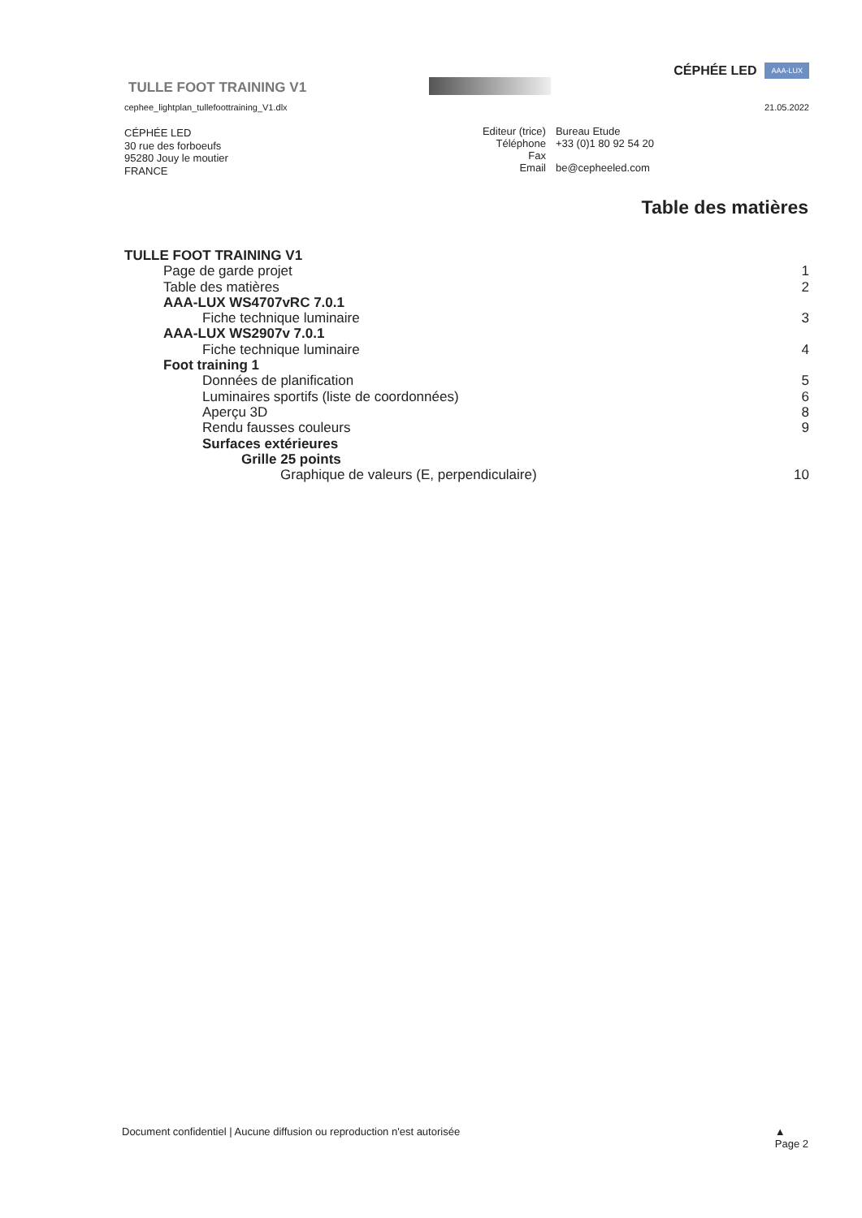TULLE FOOT TRAINING V1
CÉPHÉE LED AAA-LUX
cephee_lightplan_tullefoottraining_V1.dlx 21.05.2022
CÉPHÉE LED
30 rue des forboeufs
95280 Jouy le moutier
FRANCE
| Editeur (trice) | Bureau Etude |
| Téléphone | +33 (0)1 80 92 54 20 |
| Fax | |
| Email | be@cepheeled.com |
Table des matières
TULLE FOOT TRAINING V1
Page de garde projet 1
Table des matières 2
AAA-LUX WS4707vRC 7.0.1
Fiche technique luminaire 3
AAA-LUX WS2907v 7.0.1
Fiche technique luminaire 4
Foot training 1
Données de planification 5
Luminaires sportifs (liste de coordonnées) 6
Aperçu 3D 8
Rendu fausses couleurs 9
Surfaces extérieures
Grille 25 points
Graphique de valeurs (E, perpendiculaire) 10
Document confidentiel | Aucune diffusion ou reproduction n'est autorisée ▲
Page 2